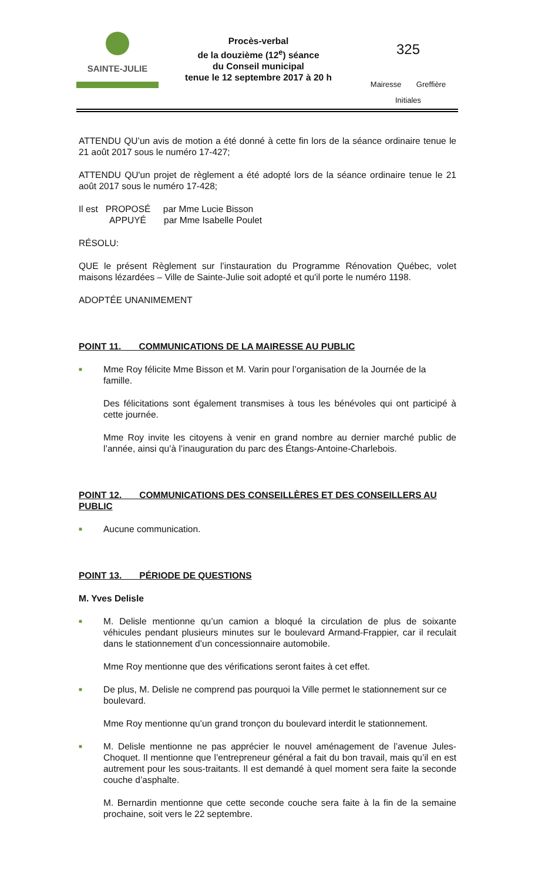SAINTE-JULIE
Procès-verbal
de la douzième (12<sup>e</sup>) séance
du Conseil municipal
tenue le 12 septembre 2017 à 20 h
325
Mairesse Greffière
Initiales
ATTENDU QU’un avis de motion a été donné à cette fin lors de la séance ordinaire tenue le 21 août 2017 sous le numéro 17-427;
ATTENDU QU'un projet de règlement a été adopté lors de la séance ordinaire tenue le 21 août 2017 sous le numéro 17-428;
Il est PROPOSÉ par Mme Lucie Bisson
APPUYÉ par Mme Isabelle Poulet
RÉSOLU:
QUE le présent Règlement sur l’instauration du Programme Rénovation Québec, volet maisons lézardées – Ville de Sainte-Julie soit adopté et qu'il porte le numéro 1198.
ADOPTÉE UNANIMEMENT
POINT 11. COMMUNICATIONS DE LA MAIRESSE AU PUBLIC
■
Mme Roy félicite Mme Bisson et M. Varin pour l’organisation de la Journée de la famille.
Des félicitations sont également transmises à tous les bénévoles qui ont participé à cette journée.
Mme Roy invite les citoyens à venir en grand nombre au dernier marché public de l’année, ainsi qu’à l’inauguration du parc des Étangs-Antoine-Charlebois.
POINT 12. COMMUNICATIONS DES CONSEILLÈRES ET DES CONSEILLERS AU PUBLIC
■
Aucune communication.
POINT 13. PÉRIODE DE QUESTIONS
M. Yves Delisle
■
M. Delisle mentionne qu’un camion a bloqué la circulation de plus de soixante véhicules pendant plusieurs minutes sur le boulevard Armand-Frappier, car il reculait dans le stationnement d’un concessionnaire automobile.
Mme Roy mentionne que des vérifications seront faites à cet effet.
■
De plus, M. Delisle ne comprend pas pourquoi la Ville permet le stationnement sur ce boulevard.
Mme Roy mentionne qu’un grand tronçon du boulevard interdit le stationnement.
■
M. Delisle mentionne ne pas apprécier le nouvel aménagement de l’avenue Jules-Choquet. Il mentionne que l’entrepreneur général a fait du bon travail, mais qu’il en est autrement pour les sous-traitants. Il est demandé à quel moment sera faite la seconde couche d’asphalte.
M. Bernardin mentionne que cette seconde couche sera faite à la fin de la semaine prochaine, soit vers le 22 septembre.